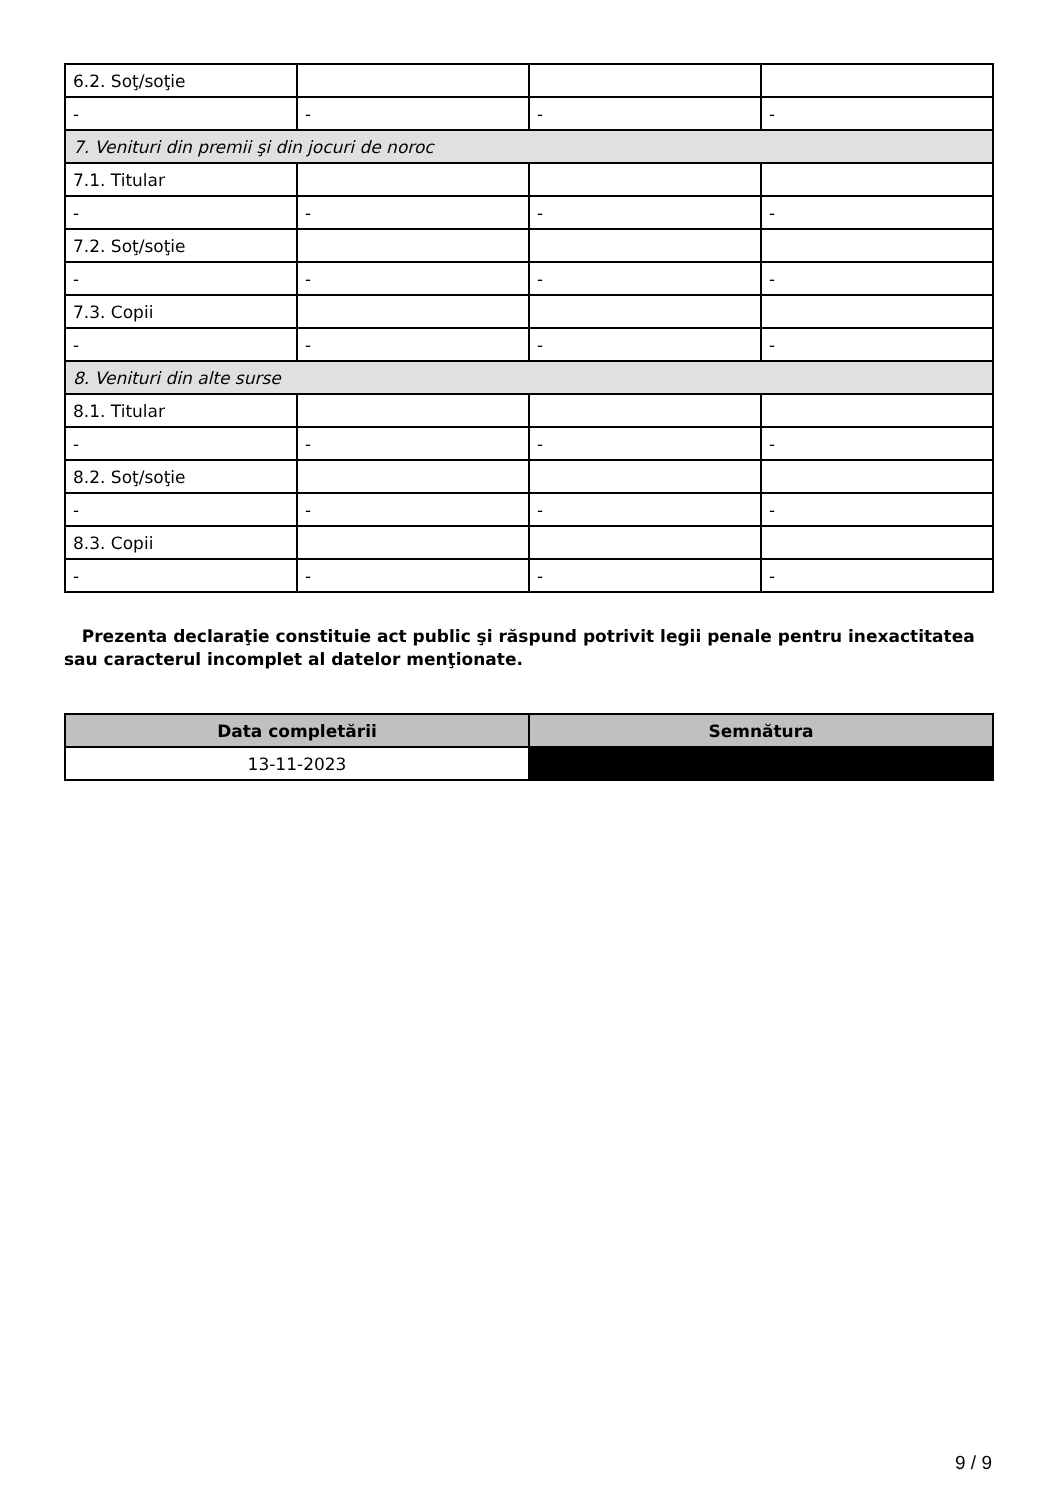| 6.2. Soţ/soţie | | | |
| - | - | - | - |
| 7. Venituri din premii şi din jocuri de noroc | | | |
| 7.1. Titular | | | |
| - | - | - | - |
| 7.2. Soţ/soţie | | | |
| - | - | - | - |
| 7.3. Copii | | | |
| - | - | - | - |
| 8. Venituri din alte surse | | | |
| 8.1. Titular | | | |
| - | - | - | - |
| 8.2. Soţ/soţie | | | |
| - | - | - | - |
| 8.3. Copii | | | |
| - | - | - | - |
Prezenta declaraţie constituie act public şi răspund potrivit legii penale pentru inexactitatea sau caracterul incomplet al datelor menţionate.
| Data completării | Semnătura |
| --- | --- |
| 13-11-2023 | |
9 / 9